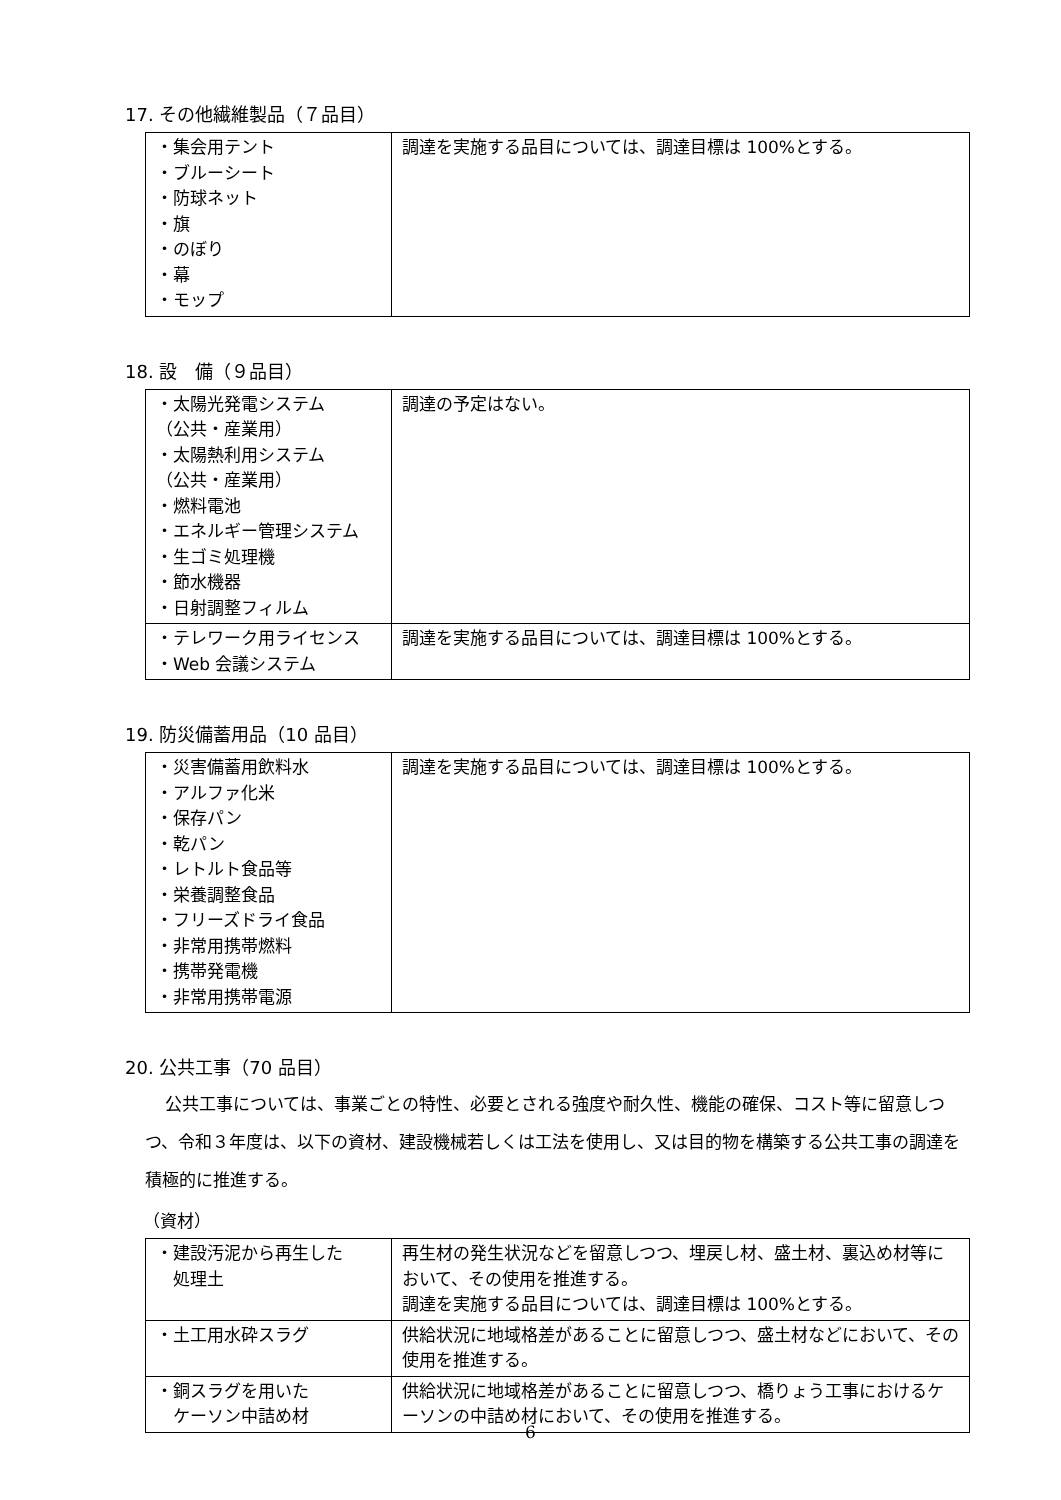17. その他繊維製品（７品目）
| ・集会用テント ・ブルーシート ・防球ネット ・旗 ・のぼり ・幕 ・モップ | 調達を実施する品目については、調達目標は 100%とする。 |
18. 設　備（９品目）
| ・太陽光発電システム （公共・産業用） ・太陽熱利用システム （公共・産業用） ・燃料電池 ・エネルギー管理システム ・生ゴミ処理機 ・節水機器 ・日射調整フィルム | 調達の予定はない。 |
| ・テレワーク用ライセンス ・Web 会議システム | 調達を実施する品目については、調達目標は 100%とする。 |
19. 防災備蓄用品（10 品目）
| ・災害備蓄用飲料水 ・アルファ化米 ・保存パン ・乾パン ・レトルト食品等 ・栄養調整食品 ・フリーズドライ食品 ・非常用携帯燃料 ・携帯発電機 ・非常用携帯電源 | 調達を実施する品目については、調達目標は 100%とする。 |
20. 公共工事（70 品目）
公共工事については、事業ごとの特性、必要とされる強度や耐久性、機能の確保、コスト等に留意しつつ、令和３年度は、以下の資材、建設機械若しくは工法を使用し、又は目的物を構築する公共工事の調達を積極的に推進する。
（資材）
| ・建設汚泥から再生した 処理土 | 再生材の発生状況などを留意しつつ、埋戻し材、盛土材、裏込め材等において、その使用を推進する。 調達を実施する品目については、調達目標は 100%とする。 |
| ・土工用水砕スラグ | 供給状況に地域格差があることに留意しつつ、盛土材などにおいて、その使用を推進する。 |
| ・銅スラグを用いた ケーソン中詰め材 | 供給状況に地域格差があることに留意しつつ、橋りょう工事におけるケーソンの中詰め材において、その使用を推進する。 |
6